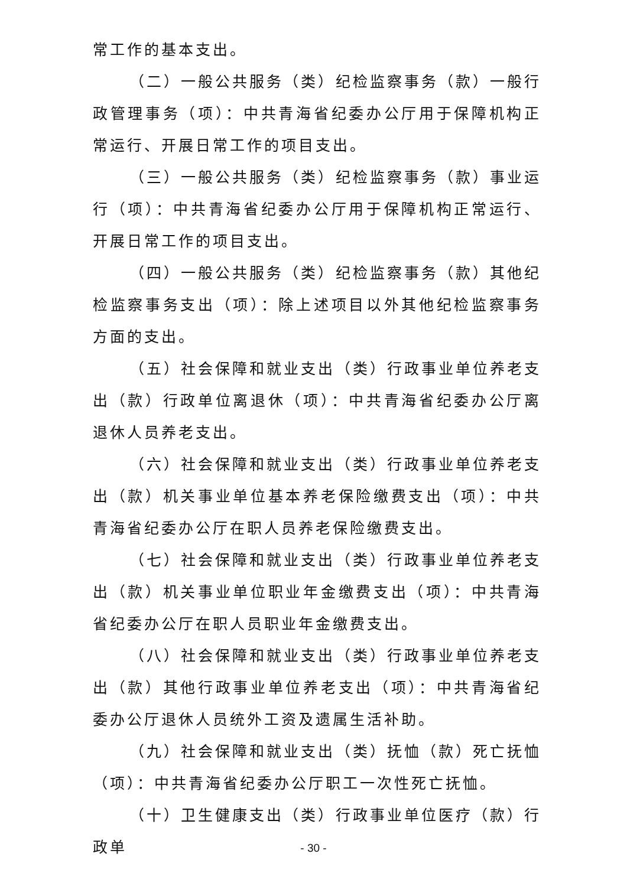常工作的基本支出。
（二）一般公共服务（类）纪检监察事务（款）一般行政管理事务（项）：中共青海省纪委办公厅用于保障机构正常运行、开展日常工作的项目支出。
（三）一般公共服务（类）纪检监察事务（款）事业运行（项）：中共青海省纪委办公厅用于保障机构正常运行、开展日常工作的项目支出。
（四）一般公共服务（类）纪检监察事务（款）其他纪检监察事务支出（项）：除上述项目以外其他纪检监察事务方面的支出。
（五）社会保障和就业支出（类）行政事业单位养老支出（款）行政单位离退休（项）：中共青海省纪委办公厅离退休人员养老支出。
（六）社会保障和就业支出（类）行政事业单位养老支出（款）机关事业单位基本养老保险缴费支出（项）：中共青海省纪委办公厅在职人员养老保险缴费支出。
（七）社会保障和就业支出（类）行政事业单位养老支出（款）机关事业单位职业年金缴费支出（项）：中共青海省纪委办公厅在职人员职业年金缴费支出。
（八）社会保障和就业支出（类）行政事业单位养老支出（款）其他行政事业单位养老支出（项）：中共青海省纪委办公厅退休人员统外工资及遗属生活补助。
（九）社会保障和就业支出（类）抚恤（款）死亡抚恤（项）：中共青海省纪委办公厅职工一次性死亡抚恤。
（十）卫生健康支出（类）行政事业单位医疗（款）行政单
- 30 -